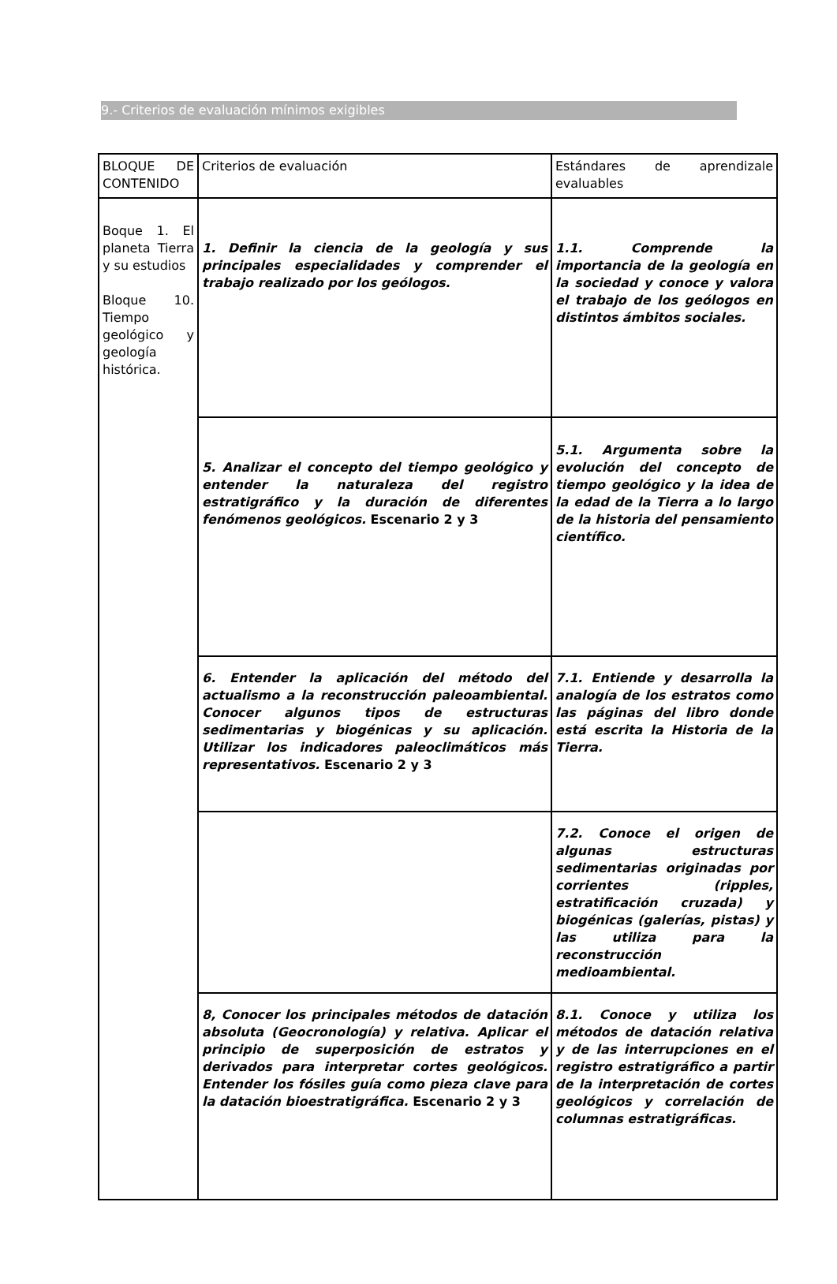9.- Criterios de evaluación mínimos exigibles
| BLOQUE DE CONTENIDO | Criterios de evaluación | Estándares de aprendizale evaluables |
| Boque 1. El planeta Tierra y su estudios Bloque 10. Tiempo geológico y geología histórica. | 1. Definir la ciencia de la geología y sus principales especialidades y comprender el trabajo realizado por los geólogos. | 1.1. Comprende la importancia de la geología en la sociedad y conoce y valora el trabajo de los geólogos en distintos ámbitos sociales. |
| | 5. Analizar el concepto del tiempo geológico y entender la naturaleza del registro estratigráfico y la duración de diferentes fenómenos geológicos. Escenario 2 y 3 | 5.1. Argumenta sobre la evolución del concepto de tiempo geológico y la idea de la edad de la Tierra a lo largo de la historia del pensamiento científico. |
| | 6. Entender la aplicación del método del actualismo a la reconstrucción paleoambiental. Conocer algunos tipos de estructuras sedimentarias y biogénicas y su aplicación. Utilizar los indicadores paleoclimáticos más representativos. Escenario 2 y 3 | 7.1. Entiende y desarrolla la analogía de los estratos como las páginas del libro donde está escrita la Historia de la Tierra. |
| | | 7.2. Conoce el origen de algunas estructuras sedimentarias originadas por corrientes (ripples, estratificación cruzada) y biogénicas (galerías, pistas) y las utiliza para la reconstrucción medioambiental. |
| | 8, Conocer los principales métodos de datación absoluta (Geocronología) y relativa. Aplicar el principio de superposición de estratos y derivados para interpretar cortes geológicos. Entender los fósiles guía como pieza clave para la datación bioestratigráfica. Escenario 2 y 3 | 8.1. Conoce y utiliza los métodos de datación relativa y de las interrupciones en el registro estratigráfico a partir de la interpretación de cortes geológicos y correlación de columnas estratigráficas. |